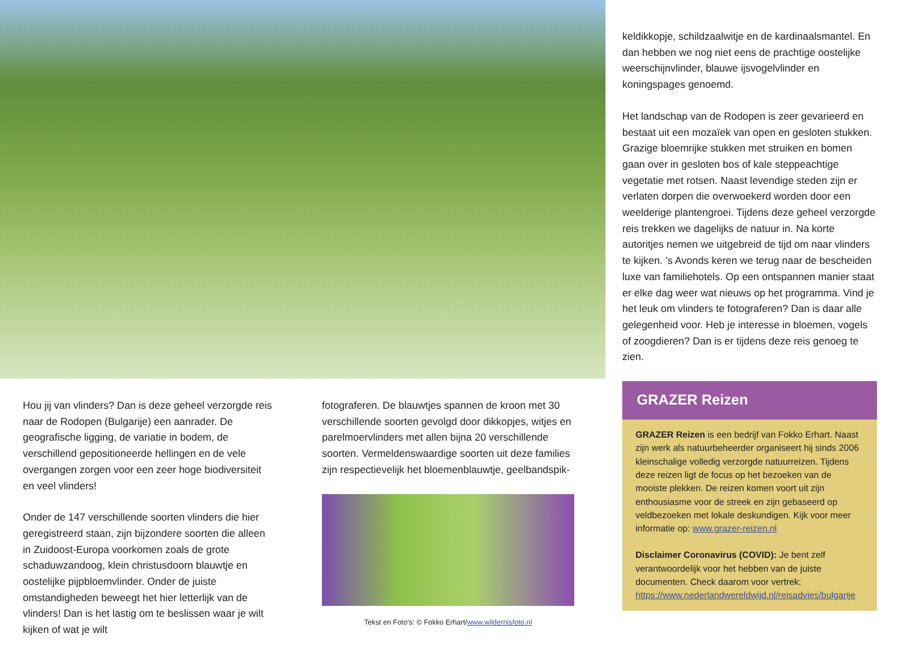Hou jij van vlinders? Dan is deze geheel verzorgde reis naar de Rodopen (Bulgarije) een aanrader. De geografische ligging, de variatie in bodem, de verschillend gepositioneerde hellingen en de vele overgangen zorgen voor een zeer hoge biodiversiteit en veel vlinders!
Onder de 147 verschillende soorten vlinders die hier geregistreerd staan, zijn bijzondere soorten die alleen in Zuidoost-Europa voorkomen zoals de grote schaduwzandoog, klein christusdoorn blauwtje en oostelijke pijpbloemvlinder. Onder de juiste omstandigheden beweegt het hier letterlijk van de vlinders! Dan is het lastig om te beslissen waar je wilt kijken of wat je wilt
fotograferen. De blauwtjes spannen de kroon met 30 verschillende soorten gevolgd door dikkopjes, witjes en parelmoervlinders met allen bijna 20 verschillende soorten. Vermeldenswaardige soorten uit deze families zijn respectievelijk het bloemenblauwtje, geelbandspik-
Tekst en Foto’s: © Fokko Erhart/www.wildernisfoto.nl
keldikkopje, schildzaalwitje en de kardinaalsmantel. En dan hebben we nog niet eens de prachtige oostelijke weerschijnvlinder, blauwe ijsvogelvlinder en koningspages genoemd.
Het landschap van de Rodopen is zeer gevarieerd en bestaat uit een mozaïek van open en gesloten stukken. Grazige bloemrijke stukken met struiken en bomen gaan over in gesloten bos of kale steppeachtige vegetatie met rotsen. Naast levendige steden zijn er verlaten dorpen die overwoekerd worden door een weelderige plantengroei. Tijdens deze geheel verzorgde reis trekken we dagelijks de natuur in. Na korte autoritjes nemen we uitgebreid de tijd om naar vlinders te kijken. ’s Avonds keren we terug naar de bescheiden luxe van familiehotels. Op een ontspannen manier staat er elke dag weer wat nieuws op het programma. Vind je het leuk om vlinders te fotograferen? Dan is daar alle gelegenheid voor. Heb je interesse in bloemen, vogels of zoogdieren? Dan is er tijdens deze reis genoeg te zien.
GRAZER Reizen
GRAZER Reizen is een bedrijf van Fokko Erhart. Naast zijn werk als natuurbeheerder organiseert hij sinds 2006 kleinschalige volledig verzorgde natuurreizen. Tijdens deze reizen ligt de focus op het bezoeken van de mooiste plekken. De reizen komen voort uit zijn enthousiasme voor de streek en zijn gebaseerd op veldbezoeken met lokale deskundigen. Kijk voor meer informatie op: www.grazer-reizen.nl
Disclaimer Coronavirus (COVID): Je bent zelf verantwoordelijk voor het hebben van de juiste documenten. Check daarom voor vertrek: https://www.nederlandwereldwijd.nl/reisadvies/bulgarije